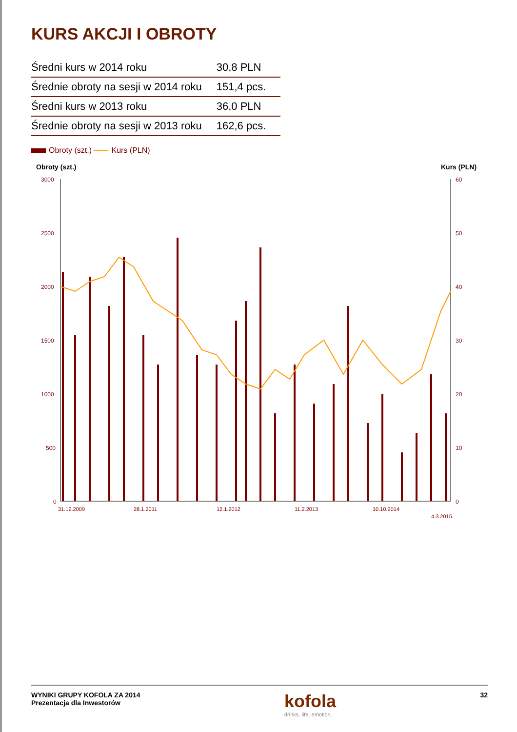KURS AKCJI I OBROTY
| Średni kurs w 2014 roku | 30,8 PLN |
| Średnie obroty na sesji w 2014 roku | 151,4 pcs. |
| Średni kurs w 2013 roku | 36,0 PLN |
| Średnie obroty na sesji w 2013 roku | 162,6 pcs. |
Obroty (szt.) Kurs (PLN)
Obroty (szt.)
Kurs (PLN)
3000
2500
2000
1500
1000
500
0
60
50
40
30
20
10
0
31.12.2009
28.1.2011
12.1.2012
11.2.2013
10.10.2014
4.3.2015
WYNIKI GRUPY KOFOLA ZA 2014
Prezentacja dla Inwestorów
kofola
drinks. life. emotion.
32